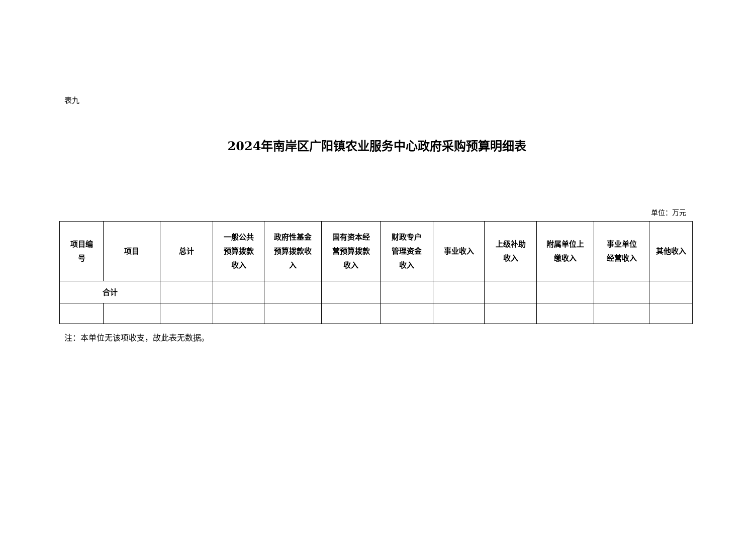表九
2024年南岸区广阳镇农业服务中心政府采购预算明细表
单位：万元
| 项目编 号 | 项目 | 总计 | 一般公共 预算拨款 收入 | 政府性基金 预算拨款收 入 | 国有资本经 营预算拨款 收入 | 财政专户 管理资金 收入 | 事业收入 | 上级补助 收入 | 附属单位上 缴收入 | 事业单位 经营收入 | 其他收入 |
| --- | --- | --- | --- | --- | --- | --- | --- | --- | --- | --- | --- |
| 合计 | | | | | | | | | | | |
注：本单位无该项收支，故此表无数据。